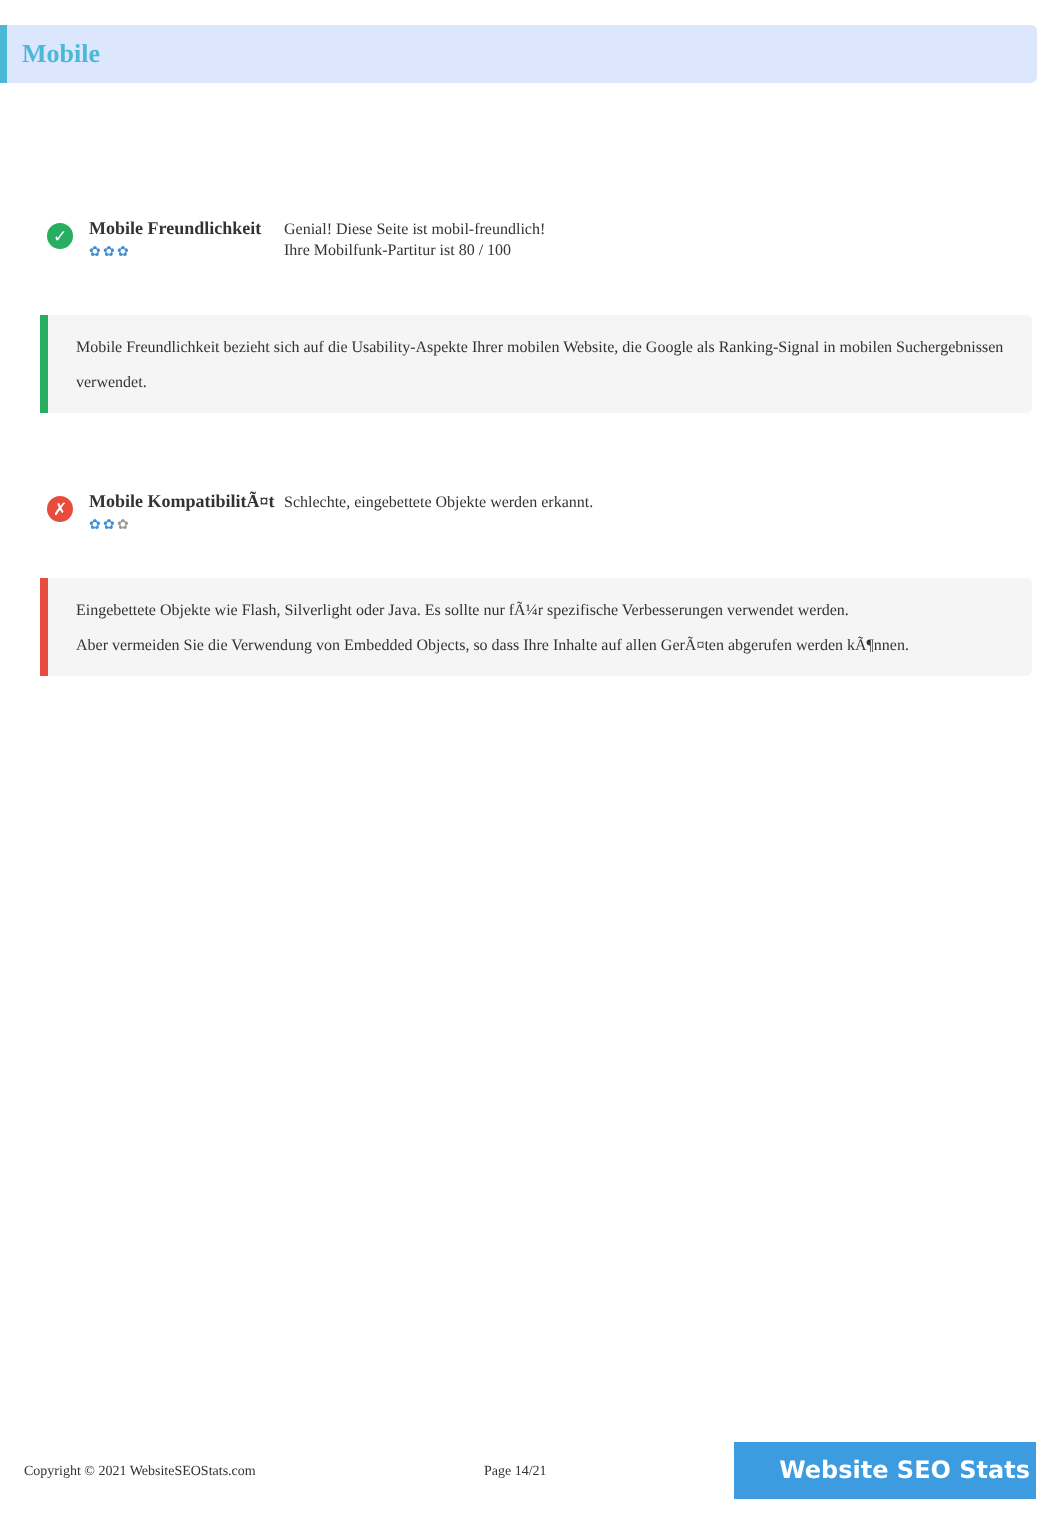Mobile
✓
Mobile Freundlichkeit
✿✿✿
Genial! Diese Seite ist mobil-freundlich!
Ihre Mobilfunk-Partitur ist 80 / 100
Mobile Freundlichkeit bezieht sich auf die Usability-Aspekte Ihrer mobilen Website, die Google als Ranking-Signal in mobilen Suchergebnissen verwendet.
✗
Mobile KompatibilitÃ¤t
✿✿✿
Schlechte, eingebettete Objekte werden erkannt.
Eingebettete Objekte wie Flash, Silverlight oder Java. Es sollte nur fÃ¼r spezifische Verbesserungen verwendet werden.
Aber vermeiden Sie die Verwendung von Embedded Objects, so dass Ihre Inhalte auf allen GerÃ¤ten abgerufen werden kÃ¶nnen.
Copyright © 2021 WebsiteSEOStats.com Page 14/21
Website SEO Stats